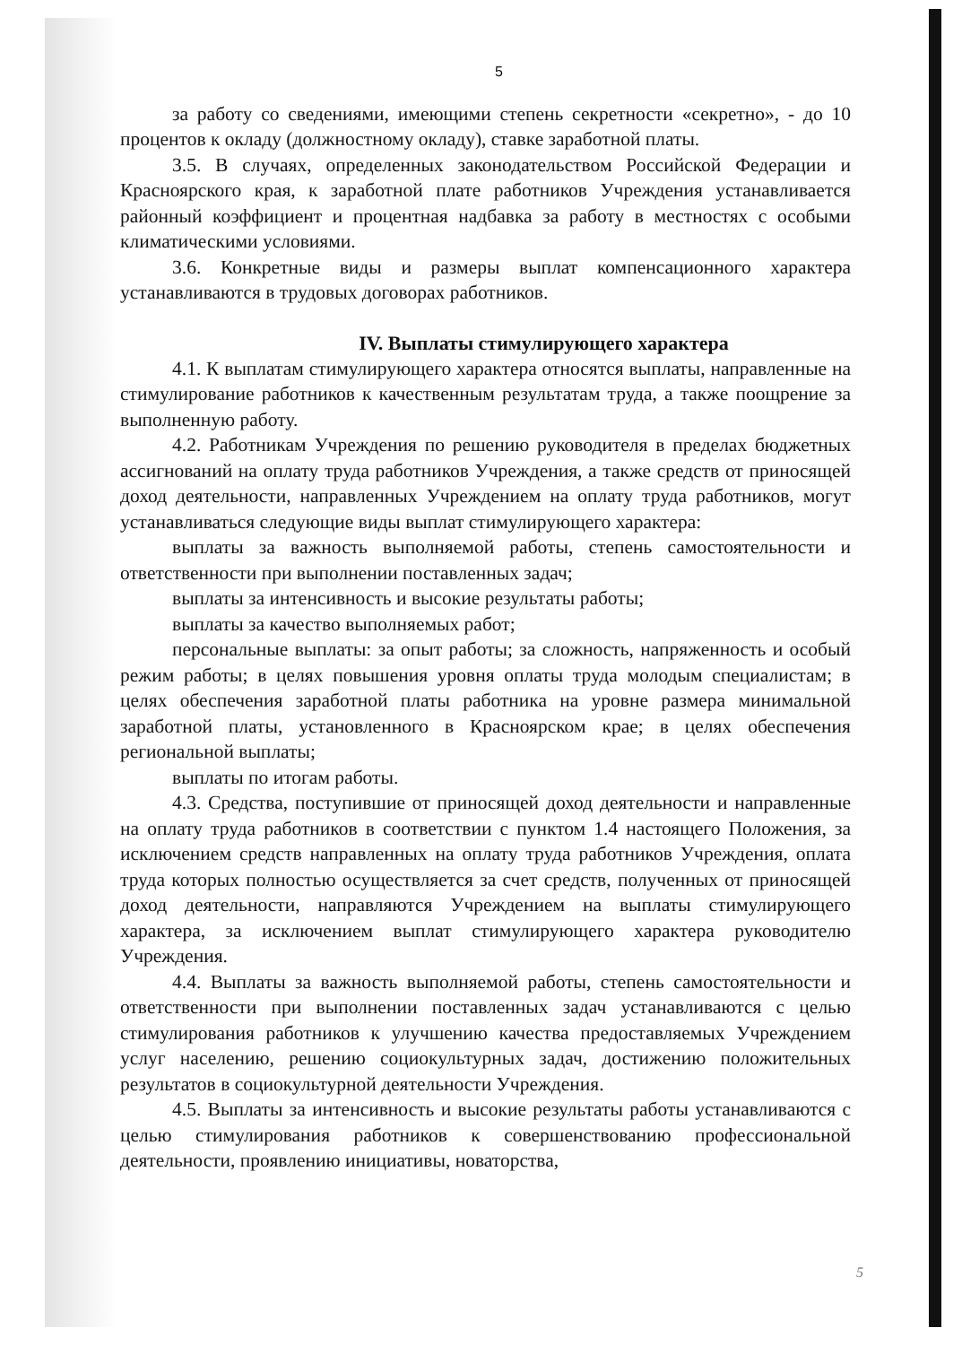5
за работу со сведениями, имеющими степень секретности «секретно», - до 10 процентов к окладу (должностному окладу), ставке заработной платы.
3.5. В случаях, определенных законодательством Российской Федерации и Красноярского края, к заработной плате работников Учреждения устанавливается районный коэффициент и процентная надбавка за работу в местностях с особыми климатическими условиями.
3.6. Конкретные виды и размеры выплат компенсационного характера устанавливаются в трудовых договорах работников.
IV. Выплаты стимулирующего характера
4.1. К выплатам стимулирующего характера относятся выплаты, направленные на стимулирование работников к качественным результатам труда, а также поощрение за выполненную работу.
4.2. Работникам Учреждения по решению руководителя в пределах бюджетных ассигнований на оплату труда работников Учреждения, а также средств от приносящей доход деятельности, направленных Учреждением на оплату труда работников, могут устанавливаться следующие виды выплат стимулирующего характера:
выплаты за важность выполняемой работы, степень самостоятельности и ответственности при выполнении поставленных задач;
выплаты за интенсивность и высокие результаты работы;
выплаты за качество выполняемых работ;
персональные выплаты: за опыт работы; за сложность, напряженность и особый режим работы; в целях повышения уровня оплаты труда молодым специалистам; в целях обеспечения заработной платы работника на уровне размера минимальной заработной платы, установленного в Красноярском крае; в целях обеспечения региональной выплаты;
выплаты по итогам работы.
4.3. Средства, поступившие от приносящей доход деятельности и направленные на оплату труда работников в соответствии с пунктом 1.4 настоящего Положения, за исключением средств направленных на оплату труда работников Учреждения, оплата труда которых полностью осуществляется за счет средств, полученных от приносящей доход деятельности, направляются Учреждением на выплаты стимулирующего характера, за исключением выплат стимулирующего характера руководителю Учреждения.
4.4. Выплаты за важность выполняемой работы, степень самостоятельности и ответственности при выполнении поставленных задач устанавливаются с целью стимулирования работников к улучшению качества предоставляемых Учреждением услуг населению, решению социокультурных задач, достижению положительных результатов в социокультурной деятельности Учреждения.
4.5. Выплаты за интенсивность и высокие результаты работы устанавливаются с целью стимулирования работников к совершенствованию профессиональной деятельности, проявлению инициативы, новаторства,
5